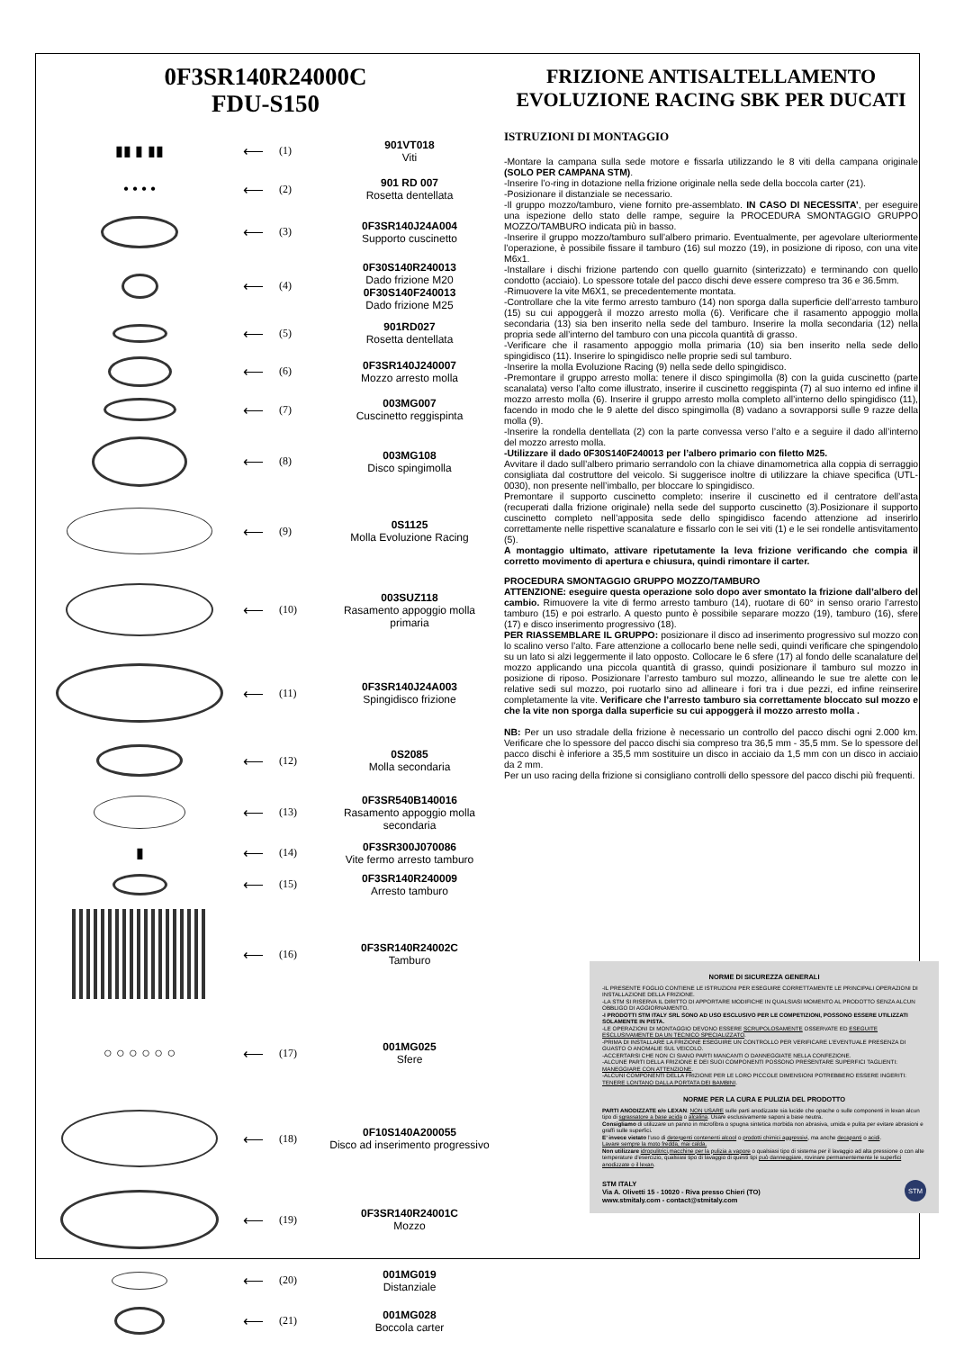0F3SR140R24000C
FDU-S150
▮▮ ▮ ▮▮ ⟵
(1) 901VT018
Viti
• • • • ⟵
(2)
901 RD 007
Rosetta dentellata
⟵
(3)
0F3SR140J24A004
Supporto cuscinetto
⟵
(4)
0F30S140R240013
Dado frizione M20
0F30S140F240013
Dado frizione M25
⟵
(5)
901RD027
Rosetta dentellata
⟵
(6)
0F3SR140J240007
Mozzo arresto molla
⟵
(7)
003MG007
Cuscinetto reggispinta
⟵
(8) 003MG108
Disco spingimolla
⟵
(9)
0S1125
Molla Evoluzione Racing
⟵
(10)
003SUZ118
Rasamento appoggio molla primaria
⟵
(11)
0F3SR140J24A003
Spingidisco frizione
⟵
(12) 0S2085
Molla secondaria
⟵
(13)
0F3SR540B140016
Rasamento appoggio molla secondaria
▮ ⟵
(14)
0F3SR300J070086
Vite fermo arresto tamburo
⟵
(15)
0F3SR140R240009
Arresto tamburo
⟵
(16) 0F3SR140R24002C
Tamburo
○ ○ ○ ○ ○ ○ ⟵
(17) 001MG025
Sfere
⟵
(18)
0F10S140A200055
Disco ad inserimento progressivo
⟵
(19) 0F3SR140R24001C
Mozzo
⟵
(20) 001MG019
Distanziale
⟵
(21) 001MG028
Boccola carter
FRIZIONE ANTISALTELLAMENTO EVOLUZIONE RACING SBK PER DUCATI
ISTRUZIONI DI MONTAGGIO
-Montare la campana sulla sede motore e fissarla utilizzando le 8 viti della campana originale (SOLO PER CAMPANA STM).
-Inserire l’o-ring in dotazione nella frizione originale nella sede della boccola carter (21).
-Posizionare il distanziale se necessario.
-Il gruppo mozzo/tamburo, viene fornito pre-assemblato. IN CASO DI NECESSITA’, per eseguire una ispezione dello stato delle rampe, seguire la PROCEDURA SMONTAGGIO GRUPPO MOZZO/TAMBURO indicata più in basso.
-Inserire il gruppo mozzo/tamburo sull’albero primario. Eventualmente, per agevolare ulteriormente l’operazione, è possibile fissare il tamburo (16) sul mozzo (19), in posizione di riposo, con una vite M6x1.
-Installare i dischi frizione partendo con quello guarnito (sinterizzato) e terminando con quello condotto (acciaio). Lo spessore totale del pacco dischi deve essere compreso tra 36 e 36.5mm.
-Rimuovere la vite M6X1, se precedentemente montata.
-Controllare che la vite fermo arresto tamburo (14) non sporga dalla superficie dell’arresto tamburo (15) su cui appoggerà il mozzo arresto molla (6). Verificare che il rasamento appoggio molla secondaria (13) sia ben inserito nella sede del tamburo. Inserire la molla secondaria (12) nella propria sede all’interno del tamburo con una piccola quantità di grasso.
-Verificare che il rasamento appoggio molla primaria (10) sia ben inserito nella sede dello spingidisco (11). Inserire lo spingidisco nelle proprie sedi sul tamburo.
-Inserire la molla Evoluzione Racing (9) nella sede dello spingidisco.
-Premontare il gruppo arresto molla: tenere il disco spingimolla (8) con la guida cuscinetto (parte scanalata) verso l’alto come illustrato, inserire il cuscinetto reggispinta (7) al suo interno ed infine il mozzo arresto molla (6). Inserire il gruppo arresto molla completo all’interno dello spingidisco (11), facendo in modo che le 9 alette del disco spingimolla (8) vadano a sovrapporsi sulle 9 razze della molla (9).
-Inserire la rondella dentellata (2) con la parte convessa verso l’alto e a seguire il dado all’interno del mozzo arresto molla.
-Utilizzare il dado 0F30S140F240013 per l’albero primario con filetto M25.
Avvitare il dado sull’albero primario serrandolo con la chiave dinamometrica alla coppia di serraggio consigliata dal costruttore del veicolo. Si suggerisce inoltre di utilizzare la chiave specifica (UTL-0030), non presente nell’imballo, per bloccare lo spingidisco.
Premontare il supporto cuscinetto completo: inserire il cuscinetto ed il centratore dell’asta (recuperati dalla frizione originale) nella sede del supporto cuscinetto (3).Posizionare il supporto cuscinetto completo nell’apposita sede dello spingidisco facendo attenzione ad inserirlo correttamente nelle rispettive scanalature e fissarlo con le sei viti (1) e le sei rondelle antisvitamento (5).
A montaggio ultimato, attivare ripetutamente la leva frizione verificando che compia il corretto movimento di apertura e chiusura, quindi rimontare il carter.
PROCEDURA SMONTAGGIO GRUPPO MOZZO/TAMBURO
ATTENZIONE: eseguire questa operazione solo dopo aver smontato la frizione dall’albero del cambio. Rimuovere la vite di fermo arresto tamburo (14), ruotare di 60° in senso orario l’arresto tamburo (15) e poi estrarlo. A questo punto è possibile separare mozzo (19), tamburo (16), sfere (17) e disco inserimento progressivo (18).
PER RIASSEMBLARE IL GRUPPO: posizionare il disco ad inserimento progressivo sul mozzo con lo scalino verso l’alto. Fare attenzione a collocarlo bene nelle sedi, quindi verificare che spingendolo su un lato si alzi leggermente il lato opposto. Collocare le 6 sfere (17) al fondo delle scanalature del mozzo applicando una piccola quantità di grasso, quindi posizionare il tamburo sul mozzo in posizione di riposo. Posizionare l’arresto tamburo sul mozzo, allineando le sue tre alette con le relative sedi sul mozzo, poi ruotarlo sino ad allineare i fori tra i due pezzi, ed infine reinserire completamente la vite. Verificare che l’arresto tamburo sia correttamente bloccato sul mozzo e che la vite non sporga dalla superficie su cui appoggerà il mozzo arresto molla .
NB: Per un uso stradale della frizione è necessario un controllo del pacco dischi ogni 2.000 km. Verificare che lo spessore del pacco dischi sia compreso tra 36,5 mm - 35,5 mm. Se lo spessore del pacco dischi è inferiore a 35,5 mm sostituire un disco in acciaio da 1,5 mm con un disco in acciaio da 2 mm.
Per un uso racing della frizione si consigliano controlli dello spessore del pacco dischi più frequenti.
NORME DI SICUREZZA GENERALI
-IL PRESENTE FOGLIO CONTIENE LE ISTRUZIONI PER ESEGUIRE CORRETTAMENTE LE PRINCIPALI OPERAZIONI DI INSTALLAZIONE DELLA FRIZIONE.
-LA STM SI RISERVA IL DIRITTO DI APPORTARE MODIFICHE IN QUALSIASI MOMENTO AL PRODOTTO SENZA ALCUN OBBLIGO DI AGGIORNAMENTO.
-I PRODOTTI STM ITALY SRL SONO AD USO ESCLUSIVO PER LE COMPETIZIONI, POSSONO ESSERE UTILIZZATI SOLAMENTE IN PISTA.
-LE OPERAZIONI DI MONTAGGIO DEVONO ESSERE SCRUPOLOSAMENTE OSSERVATE ED ESEGUITE ESCLUSIVAMENTE DA UN TECNICO SPECIALIZZATO.
-PRIMA DI INSTALLARE LA FRIZIONE ESEGUIRE UN CONTROLLO PER VERIFICARE L’EVENTUALE PRESENZA DI GUASTO O ANOMALIE SUL VEICOLO.
-ACCERTARSI CHE NON CI SIANO PARTI MANCANTI O DANNEGGIATE NELLA CONFEZIONE.
-ALCUNE PARTI DELLA FRIZIONE E DEI SUOI COMPONENTI POSSONO PRESENTARE SUPERFICI TAGLIENTI: MANEGGIARE CON ATTENZIONE.
-ALCUNI COMPONENTI DELLA FRIZIONE PER LE LORO PICCOLE DIMENSIONI POTREBBERO ESSERE INGERITI: TENERE LONTANO DALLA PORTATA DEI BAMBINI.
NORME PER LA CURA E PULIZIA DEL PRODOTTO
PARTI ANODIZZATE e/o LEXAN: NON USARE sulle parti anodizzate sia lucide che opache o sulle componenti in lexan alcun tipo di sgrassatore a base acida o alcalina. Usare esclusivamente saponi a base neutra.
Consigliamo di utilizzare un panno in microfibra o spugna sintetica morbida non abrasiva, umida e pulita per evitare abrasioni e graffi sulle superfici.
E’ invece vietato l’uso di detergenti contenenti alcool o prodotti chimici aggressivi, ma anche decapanti o acidi.
Lavare sempre la moto fredda, mai calda.
Non utilizzare idropulitrici,macchine per la pulizia a vapore o qualsiasi tipo di sistema per il lavaggio ad alta pressione o con alte temperature d’esercizio, qualsiasi tipo di lavaggio di questi tipi può danneggiare, rovinare permanentemente le superfici anodizzate o il lexan.
STM ITALY
Via A. Olivetti 15 - 10020 - Riva presso Chieri (TO)
www.stmitaly.com - contact@stmitaly.com STM